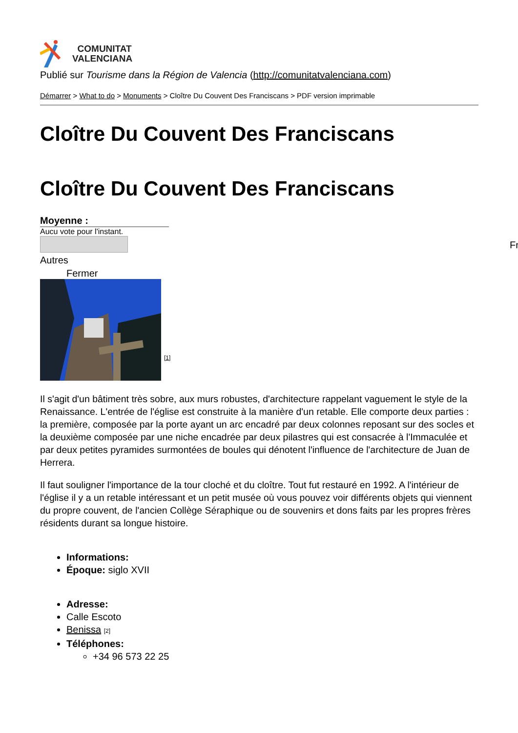COMUNITAT
VALENCIANA
Publié sur Tourisme dans la Région de Valencia (http://comunitatvalenciana.com)
Démarrer > What to do > Monuments > Cloître Du Couvent Des Franciscans > PDF version imprimable
Cloître Du Couvent Des Franciscans
Cloître Du Couvent Des Franciscans
Moyenne :
Aucu vote pour l'instant.
Autres
Fermer
[1]
Il s'agit d'un bâtiment très sobre, aux murs robustes, d'architecture rappelant vaguement le style de la Renaissance. L'entrée de l'église est construite à la manière d'un retable. Elle comporte deux parties : la première, composée par la porte ayant un arc encadré par deux colonnes reposant sur des socles et la deuxième composée par une niche encadrée par deux pilastres qui est consacrée à l'Immaculée et par deux petites pyramides surmontées de boules qui dénotent l'influence de l'architecture de Juan de Herrera.
Il faut souligner l'importance de la tour cloché et du cloître. Tout fut restauré en 1992. A l'intérieur de l'église il y a un retable intéressant et un petit musée où vous pouvez voir différents objets qui viennent du propre couvent, de l'ancien Collège Séraphique ou de souvenirs et dons faits par les propres frères résidents durant sa longue histoire.
Informations:
Époque: siglo XVII
Adresse:
Calle Escoto
Benissa [2]
Téléphones:
+34 96 573 22 25
Fr